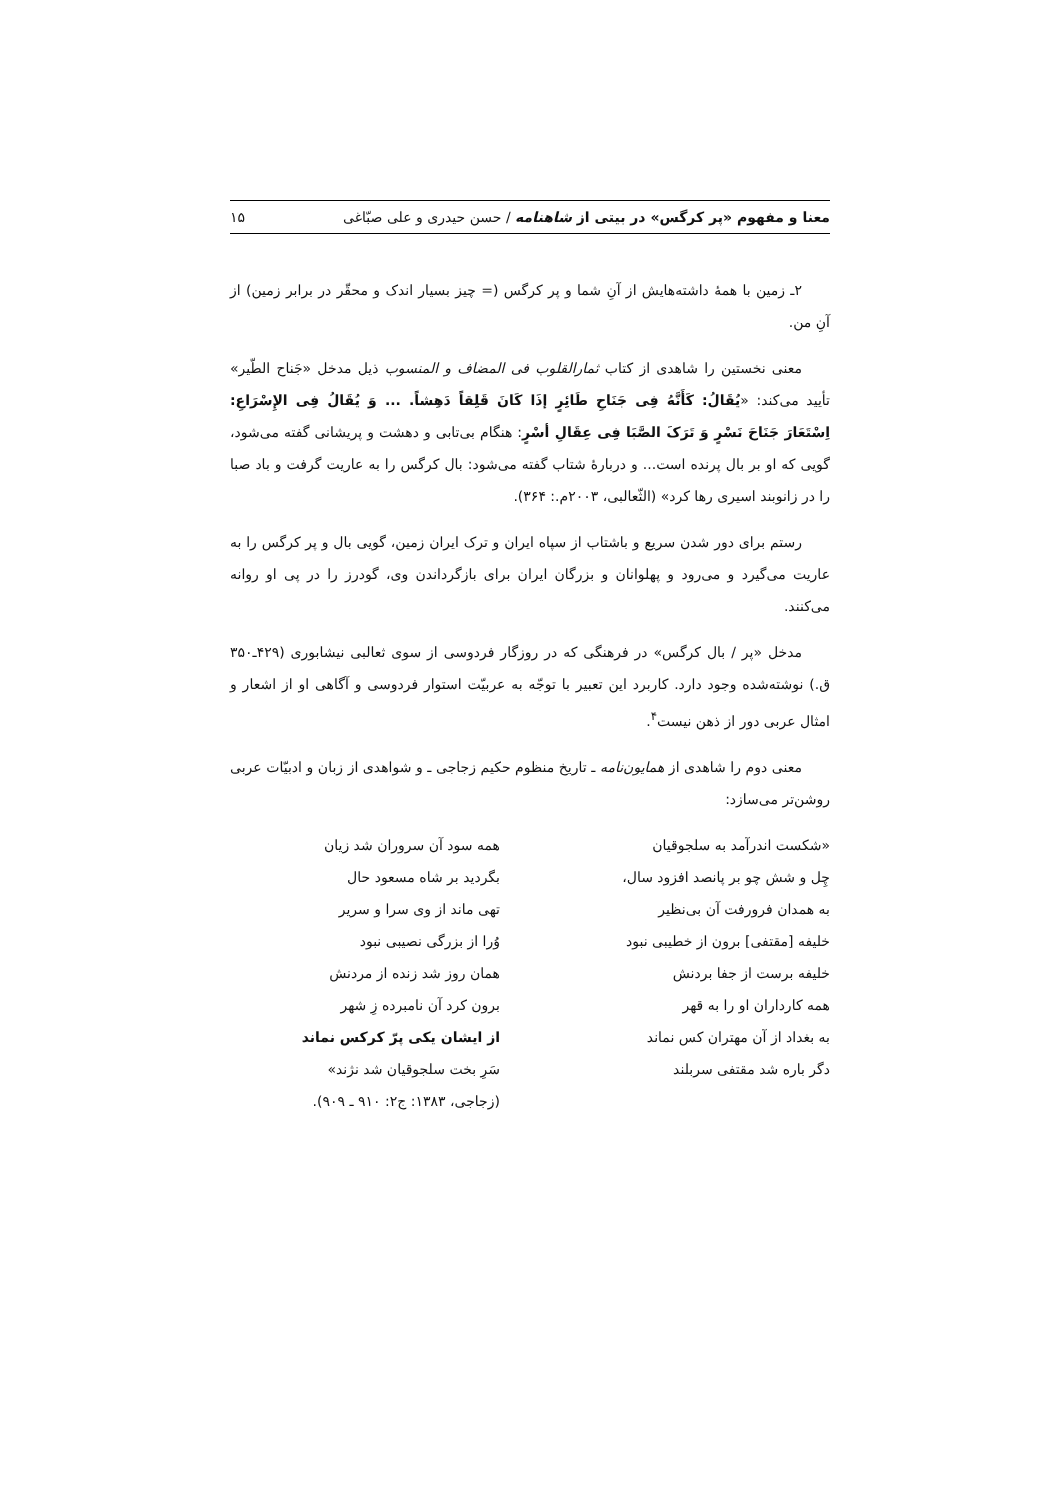معنا و مفهوم «پر کرگس» در بیتی از شاهنامه / حسن حیدری و علی صبّاغی ۱۵
۲ـ زمین با همهٔ داشته‌هایش از آنِ شما و پر کرگس (= چیز بسیار اندک و محقّر در برابر زمین) از آنِ من.
معنی نخستین را شاهدی از کتاب ثمارالقلوب فی المضاف و المنسوب ذیل مدخل «جَناح الطّیر» تأیید می‌کند: «یُقَالُ: کَأَنَّهُ فِی جَنَاحِ طَائِرٍ إذَا کَانَ قَلِقاً دَهِشاً. ... وَ یُقَالُ فِی الإِسْرَاعِ: اِسْتَعَارَ جَنَاحَ نَسْرٍ وَ تَرَکَ الصَّبَا فِی عِقَالِ أسْرٍ: هنگام بی‌تابی و دهشت و پریشانی گفته می‌شود، گویی که او بر بال پرنده است... و دربارهٔ شتاب گفته می‌شود: بال کرگس را به عاریت گرفت و باد صبا را در زانوبند اسیری رها کرد» (الثّعالبی، ۲۰۰۳م.: ۳۶۴).
رستم برای دور شدن سریع و باشتاب از سپاه ایران و ترک ایران زمین، گویی بال و پر کرگس را به عاریت می‌گیرد و می‌رود و پهلوانان و بزرگان ایران برای بازگرداندن وی، گودرز را در پی او روانه می‌کنند.
مدخل «پر / بال کرگس» در فرهنگی که در روزگار فردوسی از سوی ثعالبی نیشابوری (۴۲۹ـ۳۵۰ ق.) نوشته‌شده وجود دارد. کاربرد این تعبیر با توجّه به عربیّت استوار فردوسی و آگاهی او از اشعار و امثال عربی دور از ذهن نیست<sup>۴</sup>.
معنی دوم را شاهدی از همایون‌نامه ـ تاریخ منظوم حکیم زجاجی ـ و شواهدی از زبان و ادبیّات عربی روشن‌تر می‌سازد:
«شکست اندرآمد به سلجوقیان
همه سود آن سروران شد زیان
چِل و شش چو بر پانصد افزود سال،
بگردید بر شاه مسعود حال
به همدان فرورفت آن بی‌نظیر
تهی ماند از وی سرا و سریر
خلیفه [مقتفی] برون از خطیبی نبود
وُرا از بزرگی نصیبی نبود
خلیفه برست از جفا بردنش
همان روز شد زنده از مردنش
همه کارداران او را به قهر
برون کرد آن نامبرده زِ شهر
به بغداد از آن مهتران کس نماند
از ایشان یکی پرّ کرکس نماند
دگر باره شد مقتفی سربلند
سَرِ بخت سلجوقیان شد نژند»
(زجاجی، ۱۳۸۳: ج۲: ۹۱۰ ـ ۹۰۹).